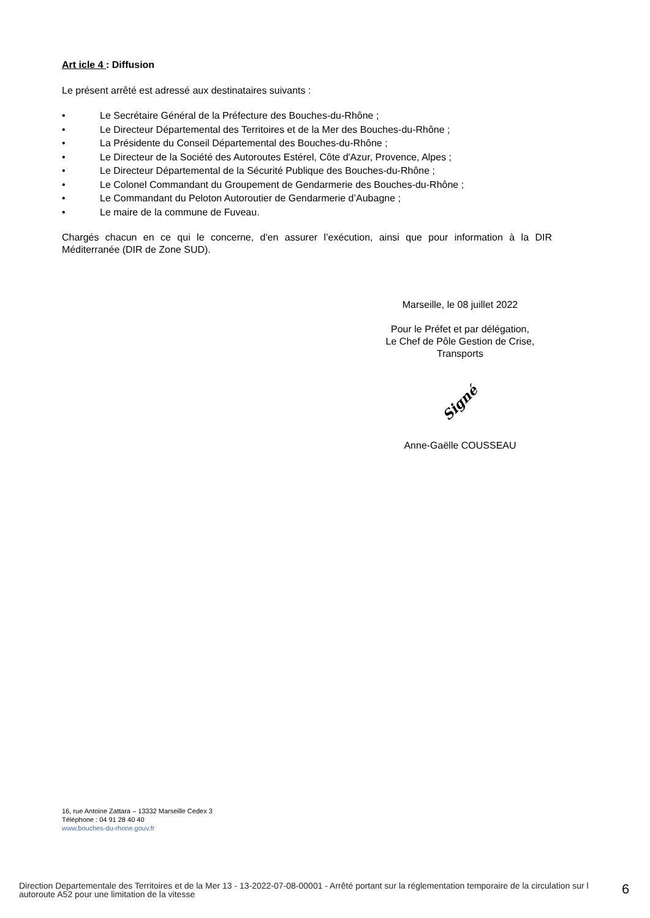Art icle 4 : Diffusion
Le présent arrêté est adressé aux destinataires suivants :
• Le Secrétaire Général de la Préfecture des Bouches-du-Rhône ;
• Le Directeur Départemental des Territoires et de la Mer des Bouches-du-Rhône ;
• La Présidente du Conseil Départemental des Bouches-du-Rhône ;
• Le Directeur de la Société des Autoroutes Estérel, Côte d'Azur, Provence, Alpes ;
• Le Directeur Départemental de la Sécurité Publique des Bouches-du-Rhône ;
• Le Colonel Commandant du Groupement de Gendarmerie des Bouches-du-Rhône ;
• Le Commandant du Peloton Autoroutier de Gendarmerie d’Aubagne ;
• Le maire de la commune de Fuveau.
Chargés chacun en ce qui le concerne, d'en assurer l’exécution, ainsi que pour information à la DIR Méditerranée (DIR de Zone SUD).
Marseille, le 08 juillet 2022
Pour le Préfet et par délégation,
Le Chef de Pôle Gestion de Crise, Transports
Signé
Anne-Gaëlle COUSSEAU
16, rue Antoine Zattara – 13332 Marseille Cedex 3
Téléphone : 04 91 28 40 40
www.bouches-du-rhone.gouv.fr
Direction Departementale des Territoires et de la Mer 13 - 13-2022-07-08-00001 - Arrêté portant sur la réglementation temporaire de la circulation sur l autoroute A52 pour une limitation de la vitesse
6